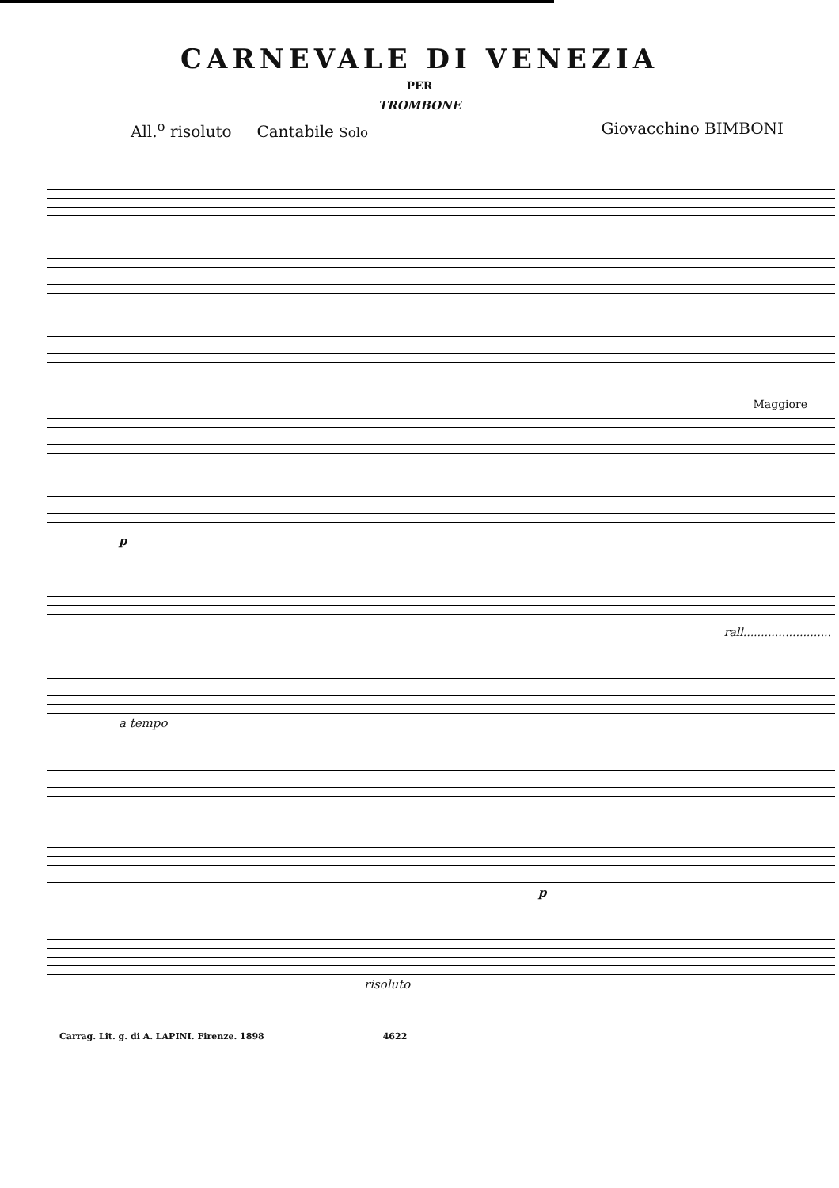CARNEVALE DI VENEZIA
PER
TROMBONE
All.<sup>o</sup> risoluto Cantabile Solo Giovacchino BIMBONI
Maggiore
p
rall.........................
a tempo
p
risoluto
Carrag. Lit. g. di A. LAPINI. Firenze. 1898 4622